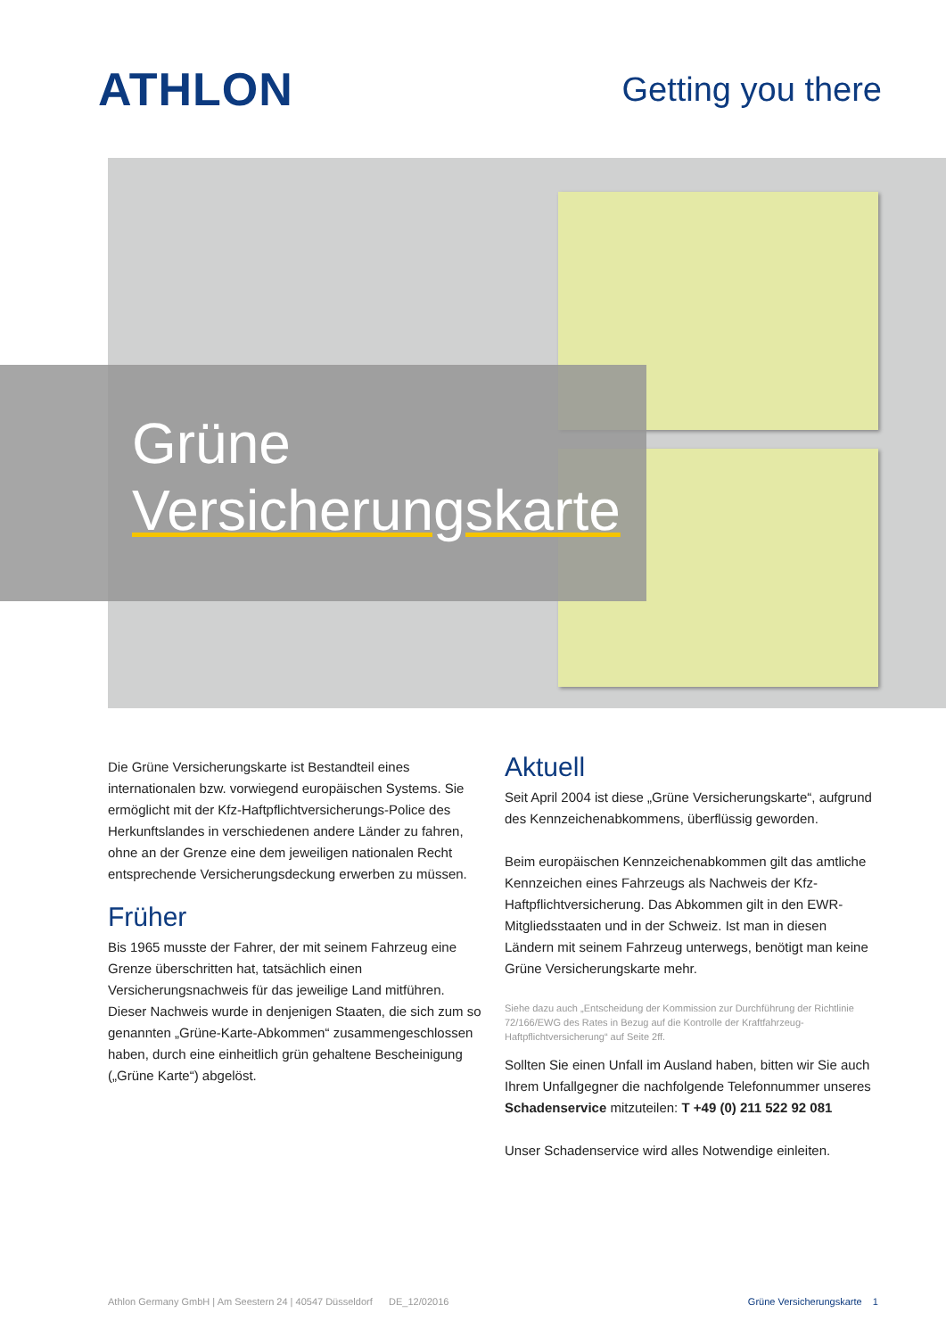ATHLON
Getting you there
Grüne
Versicherungskarte
Die Grüne Versicherungskarte ist Bestandteil eines internationalen bzw. vorwiegend europäischen Systems. Sie ermöglicht mit der Kfz-Haftpflichtversicherungs-Police des Herkunftslandes in verschiedenen andere Länder zu fahren, ohne an der Grenze eine dem jeweiligen nationalen Recht entsprechende Versicherungsdeckung erwerben zu müssen.
Früher
Bis 1965 musste der Fahrer, der mit seinem Fahrzeug eine Grenze überschritten hat, tatsächlich einen Versicherungsnachweis für das jeweilige Land mitführen. Dieser Nachweis wurde in denjenigen Staaten, die sich zum so genannten „Grüne-Karte-Abkommen“ zusammengeschlossen haben, durch eine einheitlich grün gehaltene Bescheinigung („Grüne Karte“) abgelöst.
Aktuell
Seit April 2004 ist diese „Grüne Versicherungskarte“, aufgrund des Kennzeichenabkommens, überflüssig geworden.
Beim europäischen Kennzeichenabkommen gilt das amtliche Kennzeichen eines Fahrzeugs als Nachweis der Kfz-Haftpflichtversicherung. Das Abkommen gilt in den EWR-Mitgliedsstaaten und in der Schweiz. Ist man in diesen Ländern mit seinem Fahrzeug unterwegs, benötigt man keine Grüne Versicherungskarte mehr.
Siehe dazu auch „Entscheidung der Kommission zur Durchführung der Richtlinie 72/166/EWG des Rates in Bezug auf die Kontrolle der Kraftfahrzeug-Haftpflichtversicherung“ auf Seite 2ff.
Sollten Sie einen Unfall im Ausland haben, bitten wir Sie auch Ihrem Unfallgegner die nachfolgende Telefonnummer unseres Schadenservice mitzuteilen: T +49 (0) 211 522 92 081
Unser Schadenservice wird alles Notwendige einleiten.
Athlon Germany GmbH | Am Seestern 24 | 40547 Düsseldorf DE_12/02016 Grüne Versicherungskarte 1